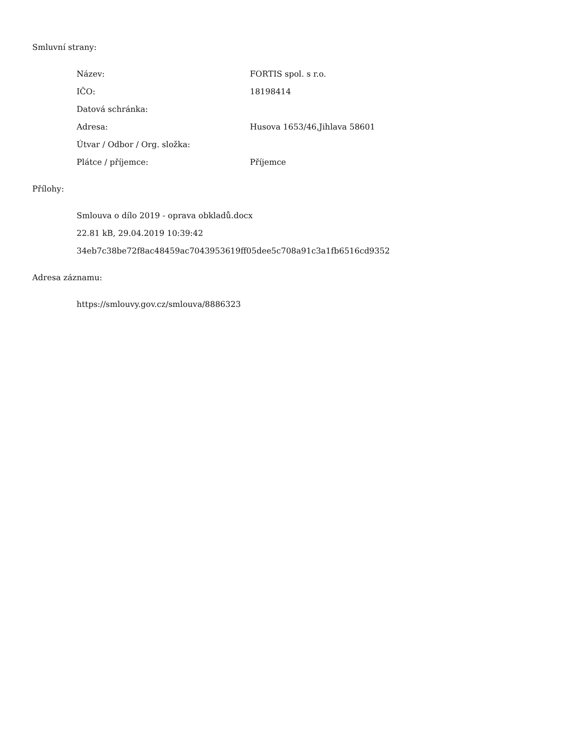Smluvní strany:
| Název: | FORTIS spol. s r.o. |
| IČO: | 18198414 |
| Datová schránka: | |
| Adresa: | Husova 1653/46,Jihlava 58601 |
| Útvar / Odbor / Org. složka: | |
| Plátce / příjemce: | Příjemce |
Přílohy:
Smlouva o dílo 2019 - oprava obkladů.docx
22.81 kB, 29.04.2019 10:39:42
34eb7c38be72f8ac48459ac7043953619ff05dee5c708a91c3a1fb6516cd9352
Adresa záznamu:
https://smlouvy.gov.cz/smlouva/8886323